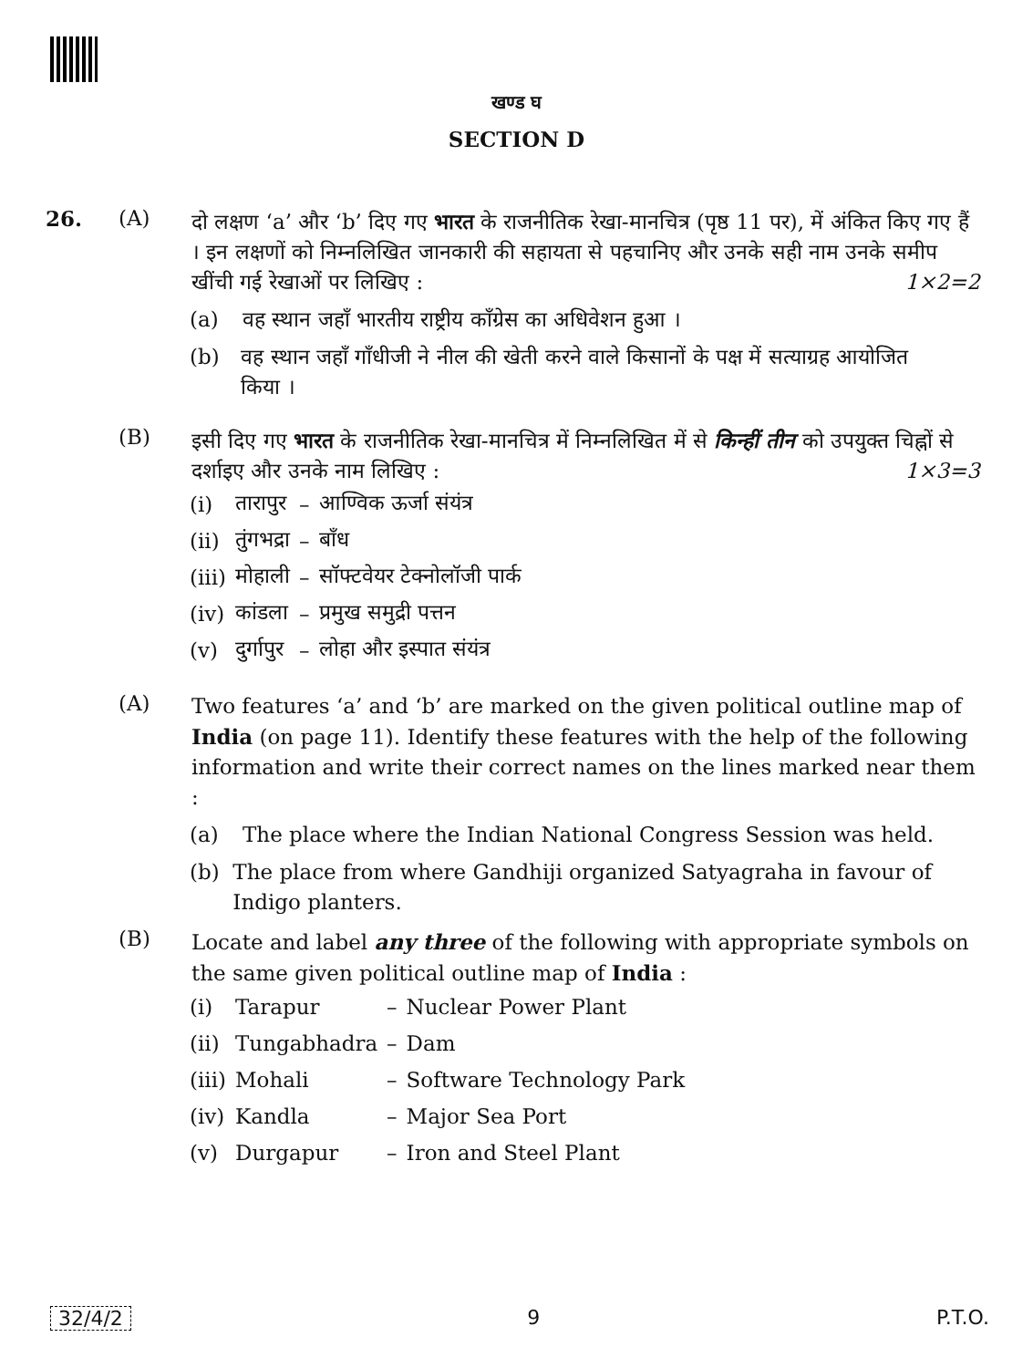खण्ड घ
SECTION D
26. (A) दो लक्षण ‘a’ और ‘b’ दिए गए भारत के राजनीतिक रेखा-मानचित्र (पृष्ठ 11 पर), में अंकित किए गए हैं । इन लक्षणों को निम्नलिखित जानकारी की सहायता से पहचानिए और उनके सही नाम उनके समीप खींची गई रेखाओं पर लिखिए : 1×2=2
(a) वह स्थान जहाँ भारतीय राष्ट्रीय काँग्रेस का अधिवेशन हुआ ।
(b) वह स्थान जहाँ गाँधीजी ने नील की खेती करने वाले किसानों के पक्ष में सत्याग्रह आयोजित किया ।
(B) इसी दिए गए भारत के राजनीतिक रेखा-मानचित्र में निम्नलिखित में से किन्हीं तीन को उपयुक्त चिह्नों से दर्शाइए और उनके नाम लिखिए : 1×3=3
| (i) | तारापुर | – | आण्विक ऊर्जा संयंत्र |
| (ii) | तुंगभद्रा | – | बाँध |
| (iii) | मोहाली | – | सॉफ्टवेयर टेक्नोलॉजी पार्क |
| (iv) | कांडला | – | प्रमुख समुद्री पत्तन |
| (v) | दुर्गापुर | – | लोहा और इस्पात संयंत्र |
(A) Two features ‘a’ and ‘b’ are marked on the given political outline map of India (on page 11). Identify these features with the help of the following information and write their correct names on the lines marked near them :
(a) The place where the Indian National Congress Session was held.
(b) The place from where Gandhiji organized Satyagraha in favour of Indigo planters.
(B) Locate and label any three of the following with appropriate symbols on the same given political outline map of India :
| (i) | Tarapur | – | Nuclear Power Plant |
| (ii) | Tungabhadra | – | Dam |
| (iii) | Mohali | – | Software Technology Park |
| (iv) | Kandla | – | Major Sea Port |
| (v) | Durgapur | – | Iron and Steel Plant |
32/4/2 9 P.T.O.